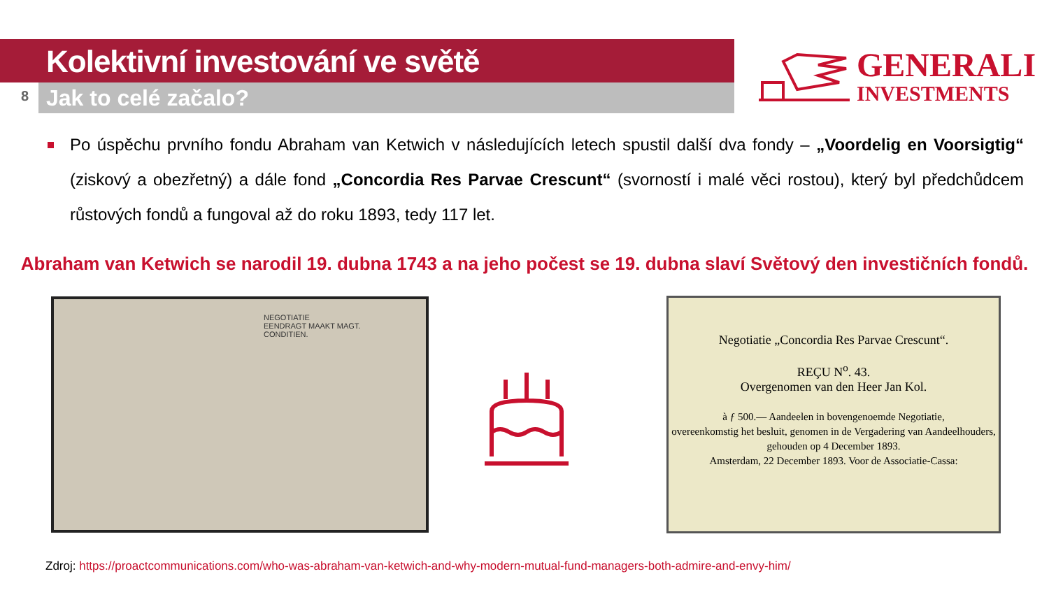8
Kolektivní investování ve světě
Jak to celé začalo?
GENERALI
INVESTMENTS
Po úspěchu prvního fondu Abraham van Ketwich v následujících letech spustil další dva fondy – „Voordelig en Voorsigtig“ (ziskový a obezřetný) a dále fond „Concordia Res Parvae Crescunt“ (svorností i malé věci rostou), který byl předchůdcem růstových fondů a fungoval až do roku 1893, tedy 117 let.
Abraham van Ketwich se narodil 19. dubna 1743 a na jeho počest se 19. dubna slaví Světový den investičních fondů.
NEGOTIATIE
EENDRAGT MAAKT MAGT.
CONDITIEN.
Negotiatie „Concordia Res Parvae Crescunt“.
REÇU N<sup>o</sup>. 43.
Overgenomen van den Heer Jan Kol.
à ƒ 500.— Aandeelen in bovengenoemde Negotiatie,
overeenkomstig het besluit, genomen in de Vergadering van Aandeelhouders, gehouden op 4 December 1893.
Amsterdam, 22 December 1893. Voor de Associatie-Cassa:
Zdroj: https://proactcommunications.com/who-was-abraham-van-ketwich-and-why-modern-mutual-fund-managers-both-admire-and-envy-him/